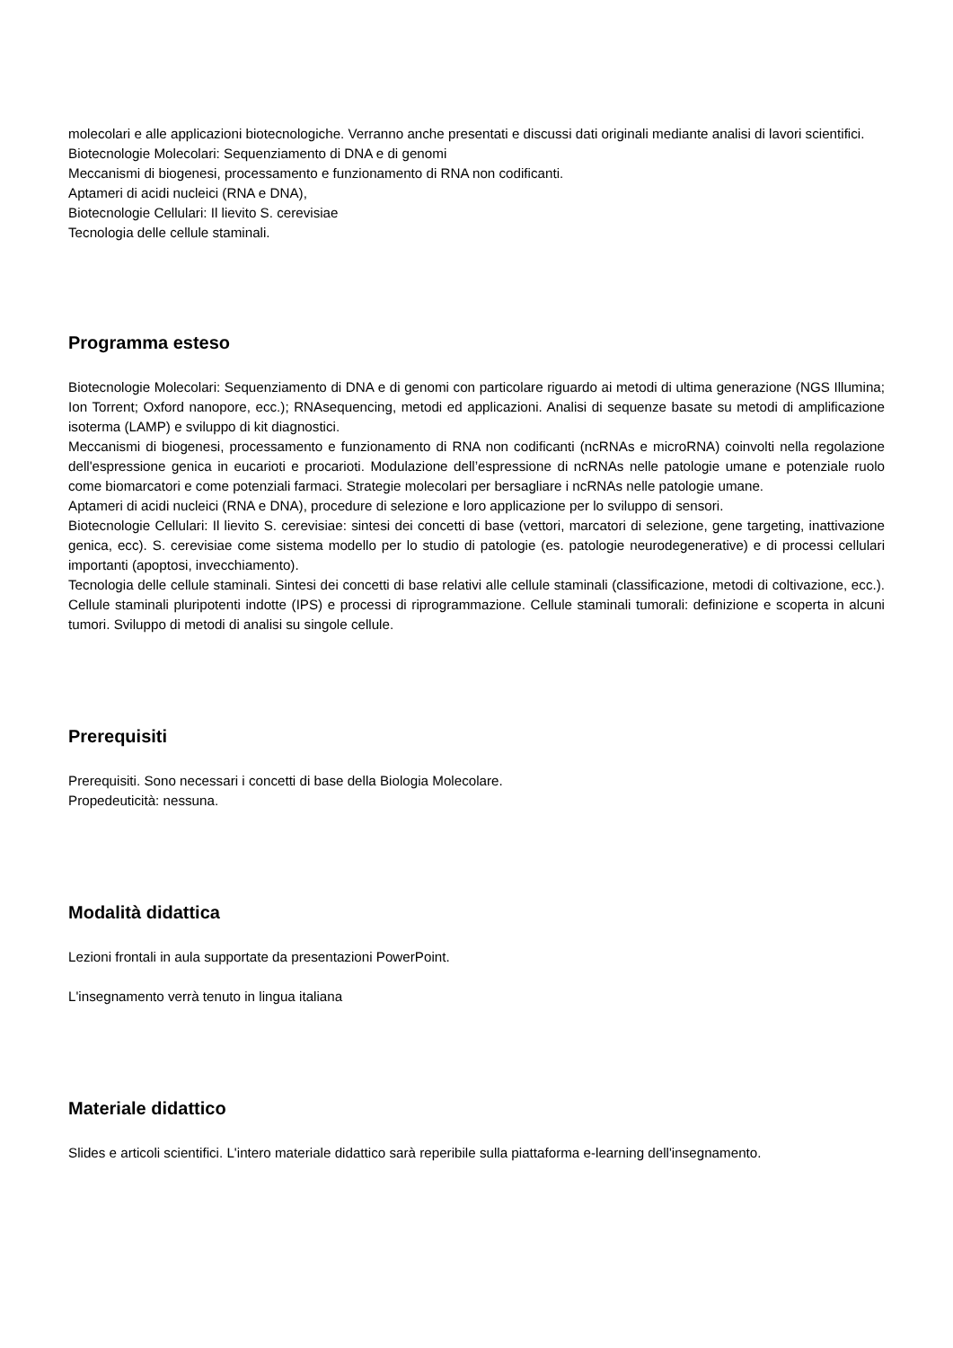molecolari e alle applicazioni biotecnologiche. Verranno anche presentati e discussi dati originali mediante analisi di lavori scientifici.
Biotecnologie Molecolari: Sequenziamento di DNA e di genomi
Meccanismi di biogenesi, processamento e funzionamento di RNA non codificanti.
Aptameri di acidi nucleici (RNA e DNA),
Biotecnologie Cellulari: Il lievito S. cerevisiae
Tecnologia delle cellule staminali.
Programma esteso
Biotecnologie Molecolari: Sequenziamento di DNA e di genomi con particolare riguardo ai metodi di ultima generazione (NGS Illumina; Ion Torrent; Oxford nanopore, ecc.); RNAsequencing, metodi ed applicazioni. Analisi di sequenze basate su metodi di amplificazione isoterma (LAMP) e sviluppo di kit diagnostici.
Meccanismi di biogenesi, processamento e funzionamento di RNA non codificanti (ncRNAs e microRNA) coinvolti nella regolazione dell'espressione genica in eucarioti e procarioti. Modulazione dell’espressione di ncRNAs nelle patologie umane e potenziale ruolo come biomarcatori e come potenziali farmaci. Strategie molecolari per bersagliare i ncRNAs nelle patologie umane.
Aptameri di acidi nucleici (RNA e DNA), procedure di selezione e loro applicazione per lo sviluppo di sensori.
Biotecnologie Cellulari: Il lievito S. cerevisiae: sintesi dei concetti di base (vettori, marcatori di selezione, gene targeting, inattivazione genica, ecc). S. cerevisiae come sistema modello per lo studio di patologie (es. patologie neurodegenerative) e di processi cellulari importanti (apoptosi, invecchiamento).
Tecnologia delle cellule staminali. Sintesi dei concetti di base relativi alle cellule staminali (classificazione, metodi di coltivazione, ecc.). Cellule staminali pluripotenti indotte (IPS) e processi di riprogrammazione. Cellule staminali tumorali: definizione e scoperta in alcuni tumori. Sviluppo di metodi di analisi su singole cellule.
Prerequisiti
Prerequisiti. Sono necessari i concetti di base della Biologia Molecolare.
Propedeuticità: nessuna.
Modalità didattica
Lezioni frontali in aula supportate da presentazioni PowerPoint.
L'insegnamento verrà tenuto in lingua italiana
Materiale didattico
Slides e articoli scientifici. L'intero materiale didattico sarà reperibile sulla piattaforma e-learning dell'insegnamento.